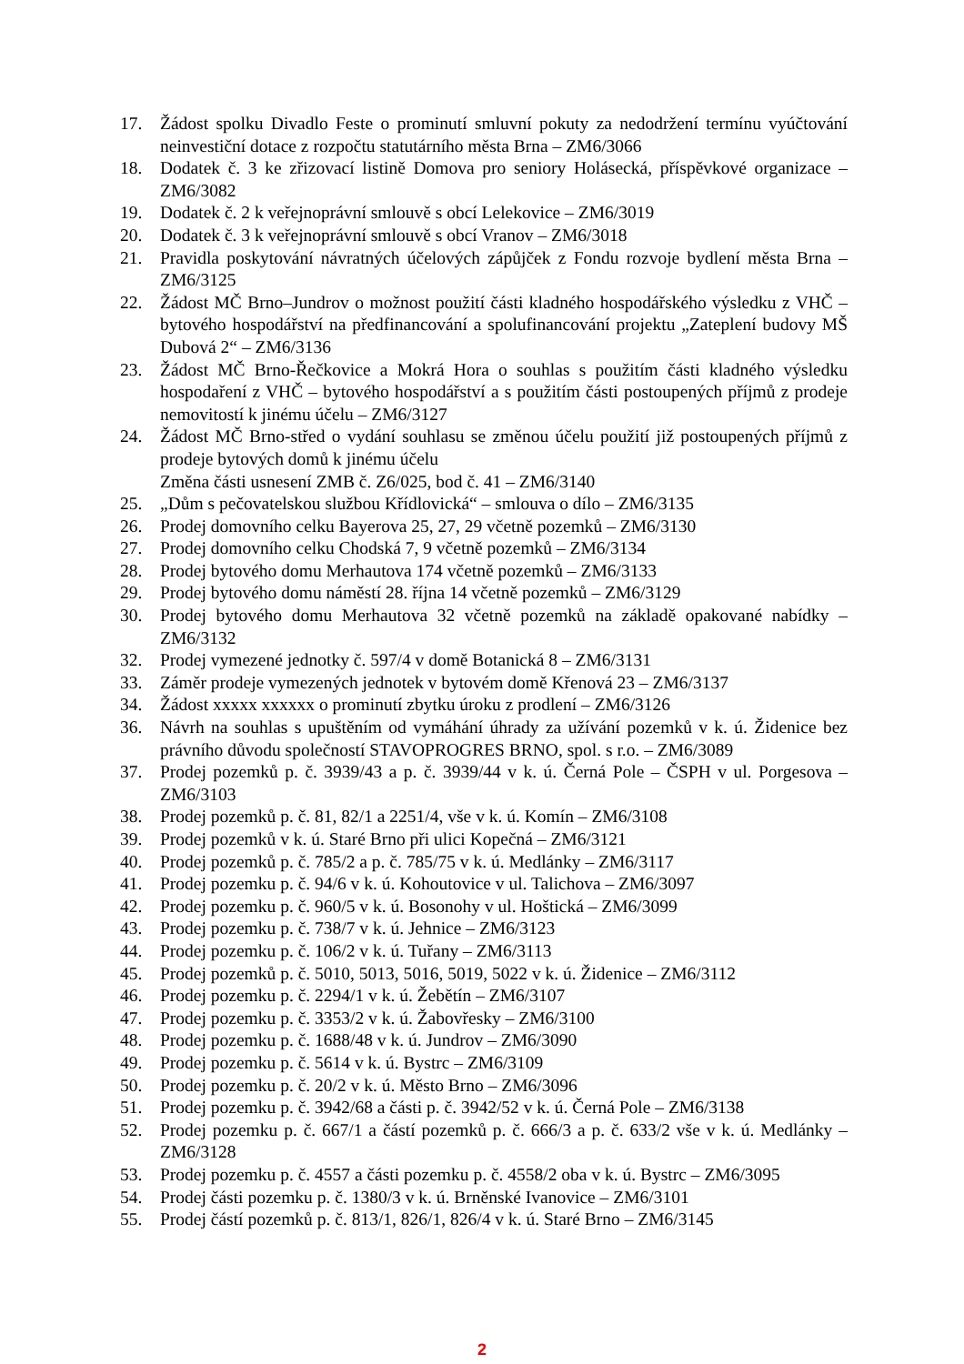17. Žádost spolku Divadlo Feste o prominutí smluvní pokuty za nedodržení termínu vyúčtování neinvestiční dotace z rozpočtu statutárního města Brna – ZM6/3066
18. Dodatek č. 3 ke zřizovací listině Domova pro seniory Holásecká, příspěvkové organizace – ZM6/3082
19. Dodatek č. 2 k veřejnoprávní smlouvě s obcí Lelekovice – ZM6/3019
20. Dodatek č. 3 k veřejnoprávní smlouvě s obcí Vranov – ZM6/3018
21. Pravidla poskytování návratných účelových zápůjček z Fondu rozvoje bydlení města Brna – ZM6/3125
22. Žádost MČ Brno–Jundrov o možnost použití části kladného hospodářského výsledku z VHČ – bytového hospodářství na předfinancování a spolufinancování projektu „Zateplení budovy MŠ Dubová 2“ – ZM6/3136
23. Žádost MČ Brno-Řečkovice a Mokrá Hora o souhlas s použitím části kladného výsledku hospodaření z VHČ – bytového hospodářství a s použitím části postoupených příjmů z prodeje nemovitostí k jinému účelu – ZM6/3127
24. Žádost MČ Brno-střed o vydání souhlasu se změnou účelu použití již postoupených příjmů z prodeje bytových domů k jinému účelu
Změna části usnesení ZMB č. Z6/025, bod č. 41 – ZM6/3140
25. „Dům s pečovatelskou službou Křídlovická“ – smlouva o dílo – ZM6/3135
26. Prodej domovního celku Bayerova 25, 27, 29 včetně pozemků – ZM6/3130
27. Prodej domovního celku Chodská 7, 9 včetně pozemků – ZM6/3134
28. Prodej bytového domu Merhautova 174 včetně pozemků – ZM6/3133
29. Prodej bytového domu náměstí 28. října 14 včetně pozemků – ZM6/3129
30. Prodej bytového domu Merhautova 32 včetně pozemků na základě opakované nabídky – ZM6/3132
32. Prodej vymezené jednotky č. 597/4 v domě Botanická 8 – ZM6/3131
33. Záměr prodeje vymezených jednotek v bytovém domě Křenová 23 – ZM6/3137
34. Žádost xxxxx xxxxxx o prominutí zbytku úroku z prodlení – ZM6/3126
36. Návrh na souhlas s upuštěním od vymáhání úhrady za užívání pozemků v k. ú. Židenice bez právního důvodu společností STAVOPROGRES BRNO, spol. s r.o. – ZM6/3089
37. Prodej pozemků p. č. 3939/43 a p. č. 3939/44 v k. ú. Černá Pole – ČSPH v ul. Porgesova – ZM6/3103
38. Prodej pozemků p. č. 81, 82/1 a 2251/4, vše v k. ú. Komín – ZM6/3108
39. Prodej pozemků v k. ú. Staré Brno při ulici Kopečná – ZM6/3121
40. Prodej pozemků p. č. 785/2 a p. č. 785/75 v k. ú. Medlánky – ZM6/3117
41. Prodej pozemku p. č. 94/6 v k. ú. Kohoutovice v ul. Talichova – ZM6/3097
42. Prodej pozemku p. č. 960/5 v k. ú. Bosonohy v ul. Hoštická – ZM6/3099
43. Prodej pozemku p. č. 738/7 v k. ú. Jehnice – ZM6/3123
44. Prodej pozemku p. č. 106/2 v k. ú. Tuřany – ZM6/3113
45. Prodej pozemků p. č. 5010, 5013, 5016, 5019, 5022 v k. ú. Židenice – ZM6/3112
46. Prodej pozemku p. č. 2294/1 v k. ú. Žebětín – ZM6/3107
47. Prodej pozemku p. č. 3353/2 v k. ú. Žabovřesky – ZM6/3100
48. Prodej pozemku p. č. 1688/48 v k. ú. Jundrov – ZM6/3090
49. Prodej pozemku p. č. 5614 v k. ú. Bystrc – ZM6/3109
50. Prodej pozemku p. č. 20/2 v k. ú. Město Brno – ZM6/3096
51. Prodej pozemku p. č. 3942/68 a části p. č. 3942/52 v k. ú. Černá Pole – ZM6/3138
52. Prodej pozemku p. č. 667/1 a částí pozemků p. č. 666/3 a p. č. 633/2 vše v k. ú. Medlánky – ZM6/3128
53. Prodej pozemku p. č. 4557 a části pozemku p. č. 4558/2 oba v k. ú. Bystrc – ZM6/3095
54. Prodej části pozemku p. č. 1380/3 v k. ú. Brněnské Ivanovice – ZM6/3101
55. Prodej částí pozemků p. č. 813/1, 826/1, 826/4 v k. ú. Staré Brno – ZM6/3145
2